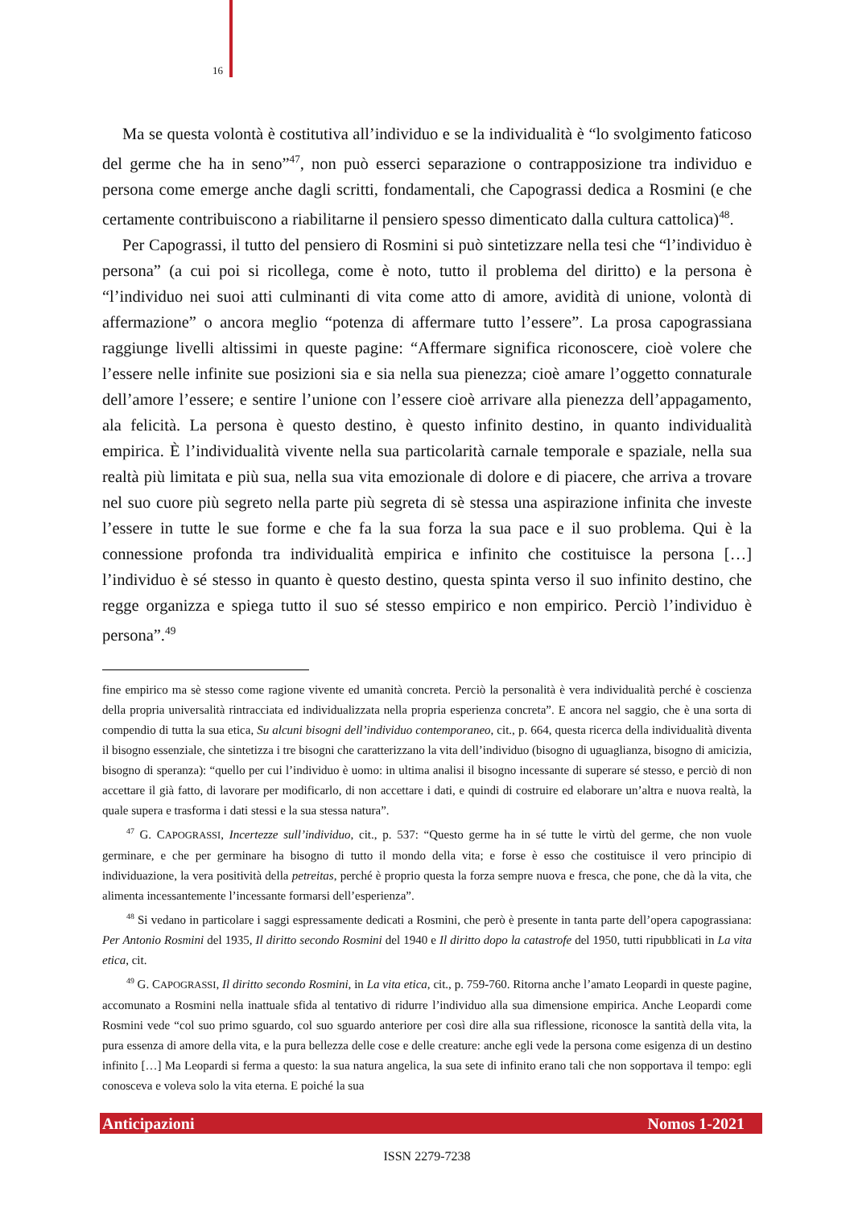16
Ma se questa volontà è costitutiva all’individuo e se la individualità è “lo svolgimento faticoso del germe che ha in seno”<sup>47</sup>, non può esserci separazione o contrapposizione tra individuo e persona come emerge anche dagli scritti, fondamentali, che Capograssi dedica a Rosmini (e che certamente contribuiscono a riabilitarne il pensiero spesso dimenticato dalla cultura cattolica)<sup>48</sup>.
Per Capograssi, il tutto del pensiero di Rosmini si può sintetizzare nella tesi che “l’individuo è persona” (a cui poi si ricollega, come è noto, tutto il problema del diritto) e la persona è “l’individuo nei suoi atti culminanti di vita come atto di amore, avidità di unione, volontà di affermazione” o ancora meglio “potenza di affermare tutto l’essere”. La prosa capograssiana raggiunge livelli altissimi in queste pagine: “Affermare significa riconoscere, cioè volere che l’essere nelle infinite sue posizioni sia e sia nella sua pienezza; cioè amare l’oggetto connaturale dell’amore l’essere; e sentire l’unione con l’essere cioè arrivare alla pienezza dell’appagamento, ala felicità. La persona è questo destino, è questo infinito destino, in quanto individualità empirica. È l’individualità vivente nella sua particolarità carnale temporale e spaziale, nella sua realtà più limitata e più sua, nella sua vita emozionale di dolore e di piacere, che arriva a trovare nel suo cuore più segreto nella parte più segreta di sè stessa una aspirazione infinita che investe l’essere in tutte le sue forme e che fa la sua forza la sua pace e il suo problema. Qui è la connessione profonda tra individualità empirica e infinito che costituisce la persona […] l’individuo è sé stesso in quanto è questo destino, questa spinta verso il suo infinito destino, che regge organizza e spiega tutto il suo sé stesso empirico e non empirico. Perciò l’individuo è persona”.<sup>49</sup>
fine empirico ma sè stesso come ragione vivente ed umanità concreta. Perciò la personalità è vera individualità perché è coscienza della propria universalità rintracciata ed individualizzata nella propria esperienza concreta”. E ancora nel saggio, che è una sorta di compendio di tutta la sua etica, Su alcuni bisogni dell’individuo contemporaneo, cit., p. 664, questa ricerca della individualità diventa il bisogno essenziale, che sintetizza i tre bisogni che caratterizzano la vita dell’individuo (bisogno di uguaglianza, bisogno di amicizia, bisogno di speranza): “quello per cui l’individuo è uomo: in ultima analisi il bisogno incessante di superare sé stesso, e perciò di non accettare il già fatto, di lavorare per modificarlo, di non accettare i dati, e quindi di costruire ed elaborare un’altra e nuova realtà, la quale supera e trasforma i dati stessi e la sua stessa natura”.
<sup>47</sup> G. CAPOGRASSI, Incertezze sull’individuo, cit., p. 537: “Questo germe ha in sé tutte le virtù del germe, che non vuole germinare, e che per germinare ha bisogno di tutto il mondo della vita; e forse è esso che costituisce il vero principio di individuazione, la vera positività della petreitas, perché è proprio questa la forza sempre nuova e fresca, che pone, che dà la vita, che alimenta incessantemente l’incessante formarsi dell’esperienza”.
<sup>48</sup> Si vedano in particolare i saggi espressamente dedicati a Rosmini, che però è presente in tanta parte dell’opera capograssiana: Per Antonio Rosmini del 1935, Il diritto secondo Rosmini del 1940 e Il diritto dopo la catastrofe del 1950, tutti ripubblicati in La vita etica, cit.
<sup>49</sup> G. CAPOGRASSI, Il diritto secondo Rosmini, in La vita etica, cit., p. 759-760. Ritorna anche l’amato Leopardi in queste pagine, accomunato a Rosmini nella inattuale sfida al tentativo di ridurre l’individuo alla sua dimensione empirica. Anche Leopardi come Rosmini vede “col suo primo sguardo, col suo sguardo anteriore per così dire alla sua riflessione, riconosce la santità della vita, la pura essenza di amore della vita, e la pura bellezza delle cose e delle creature: anche egli vede la persona come esigenza di un destino infinito […] Ma Leopardi si ferma a questo: la sua natura angelica, la sua sete di infinito erano tali che non sopportava il tempo: egli conosceva e voleva solo la vita eterna. E poiché la sua
Anticipazioni Nomos 1-2021
ISSN 2279-7238